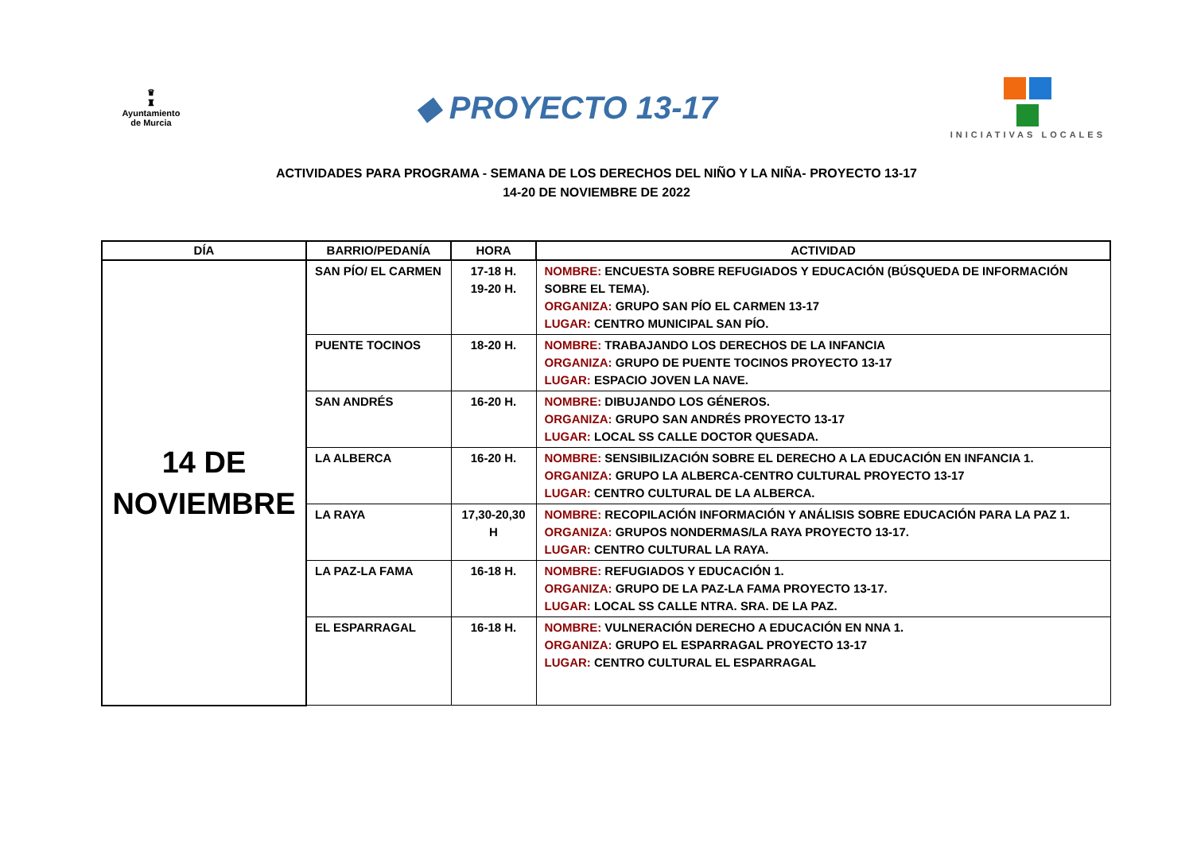♛
♜
Ayuntamiento de Murcia
◆ PROYECTO 13-17
INICIATIVAS LOCALES
ACTIVIDADES PARA PROGRAMA - SEMANA DE LOS DERECHOS DEL NIÑO Y LA NIÑA- PROYECTO 13-17
14-20 DE NOVIEMBRE DE 2022
| DÍA | BARRIO/PEDANÍA | HORA | ACTIVIDAD |
| --- | --- | --- | --- |
| 14 DE NOVIEMBRE | SAN PÍO/ EL CARMEN | 17-18 H. 19-20 H. | NOMBRE: ENCUESTA SOBRE REFUGIADOS Y EDUCACIÓN (BÚSQUEDA DE INFORMACIÓN SOBRE EL TEMA). ORGANIZA: GRUPO SAN PÍO EL CARMEN 13-17 LUGAR: CENTRO MUNICIPAL SAN PÍO. |
| | PUENTE TOCINOS | 18-20 H. | NOMBRE: TRABAJANDO LOS DERECHOS DE LA INFANCIA ORGANIZA: GRUPO DE PUENTE TOCINOS PROYECTO 13-17 LUGAR: ESPACIO JOVEN LA NAVE. |
| | SAN ANDRÉS | 16-20 H. | NOMBRE: DIBUJANDO LOS GÉNEROS. ORGANIZA: GRUPO SAN ANDRÉS PROYECTO 13-17 LUGAR: LOCAL SS CALLE DOCTOR QUESADA. |
| | LA ALBERCA | 16-20 H. | NOMBRE: SENSIBILIZACIÓN SOBRE EL DERECHO A LA EDUCACIÓN EN INFANCIA 1. ORGANIZA: GRUPO LA ALBERCA-CENTRO CULTURAL PROYECTO 13-17 LUGAR: CENTRO CULTURAL DE LA ALBERCA. |
| | LA RAYA | 17,30-20,30 H | NOMBRE: RECOPILACIÓN INFORMACIÓN Y ANÁLISIS SOBRE EDUCACIÓN PARA LA PAZ 1. ORGANIZA: GRUPOS NONDERMAS/LA RAYA PROYECTO 13-17. LUGAR: CENTRO CULTURAL LA RAYA. |
| | LA PAZ-LA FAMA | 16-18 H. | NOMBRE: REFUGIADOS Y EDUCACIÓN 1. ORGANIZA: GRUPO DE LA PAZ-LA FAMA PROYECTO 13-17. LUGAR: LOCAL SS CALLE NTRA. SRA. DE LA PAZ. |
| | EL ESPARRAGAL | 16-18 H. | NOMBRE: VULNERACIÓN DERECHO A EDUCACIÓN EN NNA 1. ORGANIZA: GRUPO EL ESPARRAGAL PROYECTO 13-17 LUGAR: CENTRO CULTURAL EL ESPARRAGAL |